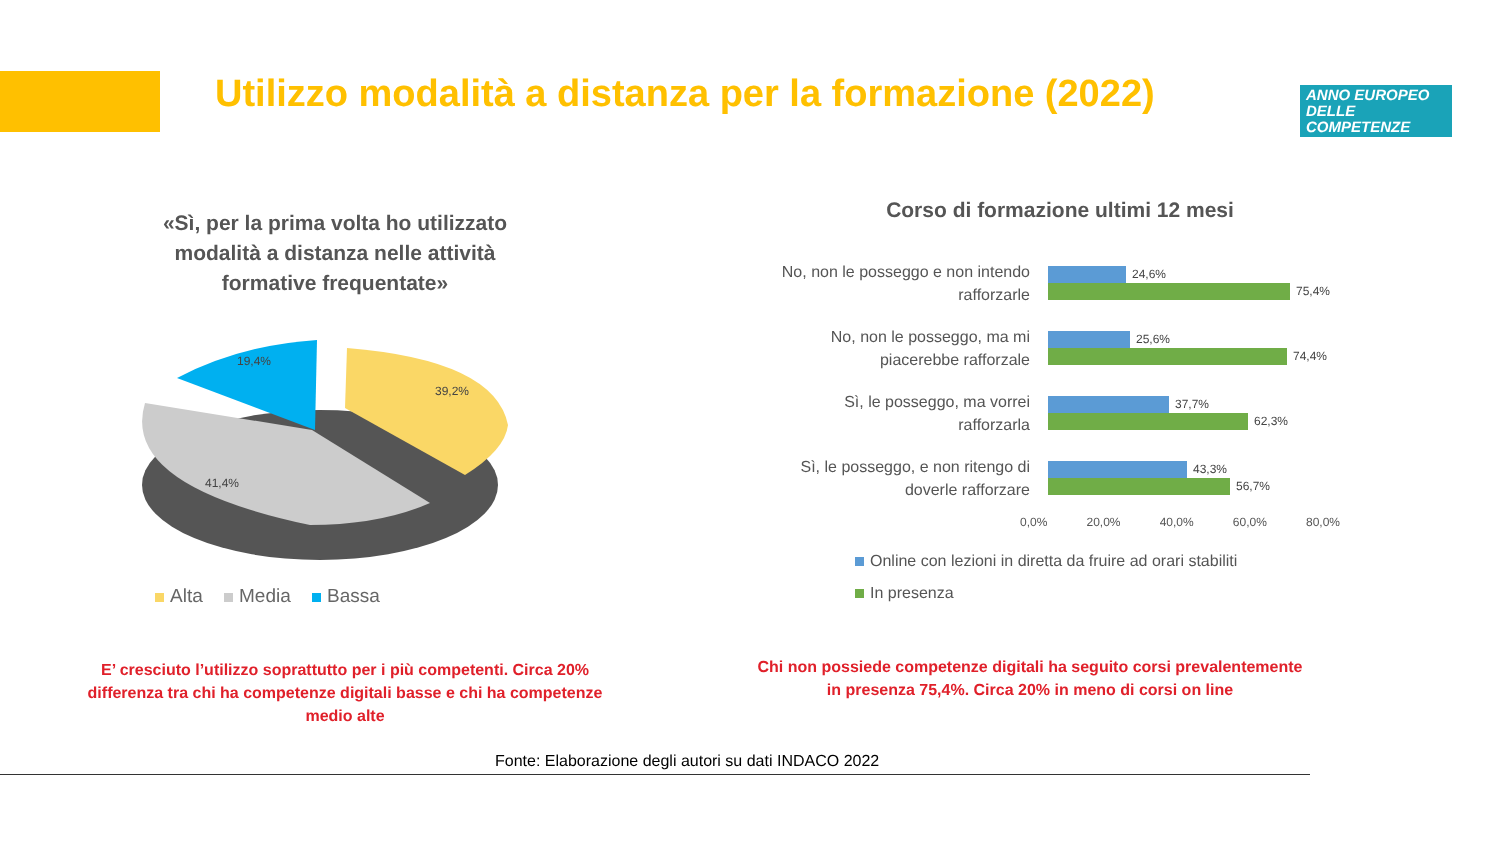Utilizzo modalità a distanza per la formazione (2022)
ANNO EUROPEO
DELLE
COMPETENZE
«Sì, per la prima volta ho utilizzato modalità a distanza nelle attività formative frequentate»
41,4%
19,4%
39,2%
Alta Media Bassa
Corso di formazione ultimi 12 mesi
No, non le posseggo e non intendo rafforzarle
24,6%
75,4%
No, non le posseggo, ma mi piacerebbe rafforzale
25,6%
74,4%
Sì, le posseggo, ma vorrei rafforzarla
37,7%
62,3%
Sì, le posseggo, e non ritengo di doverle rafforzare
43,3%
56,7%
0,0% 20,0% 40,0% 60,0% 80,0%
Online con lezioni in diretta da fruire ad orari stabiliti
In presenza
E’ cresciuto l’utilizzo soprattutto per i più competenti. Circa 20% differenza tra chi ha competenze digitali basse e chi ha competenze medio alte
Chi non possiede competenze digitali ha seguito corsi prevalentemente in presenza 75,4%. Circa 20% in meno di corsi on line
Fonte: Elaborazione degli autori su dati INDACO 2022